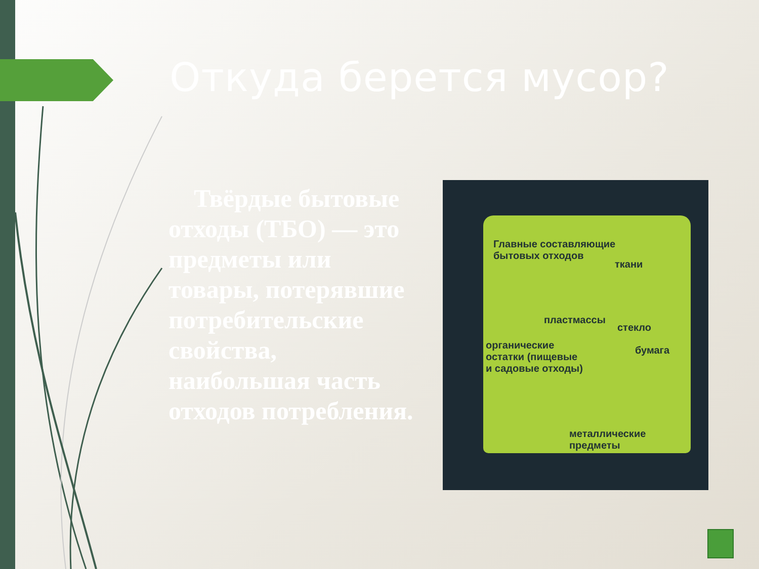Откуда берется мусор?
Твёрдые бытовые отходы (ТБО) — это предметы или товары, потерявшие потребительские свойства, наибольшая часть отходов потребления.
Главные составляющие
бытовых отходов
ткани
пластмассы
стекло
бумага органические
остатки (пищевые
и садовые отходы)
металлические
предметы